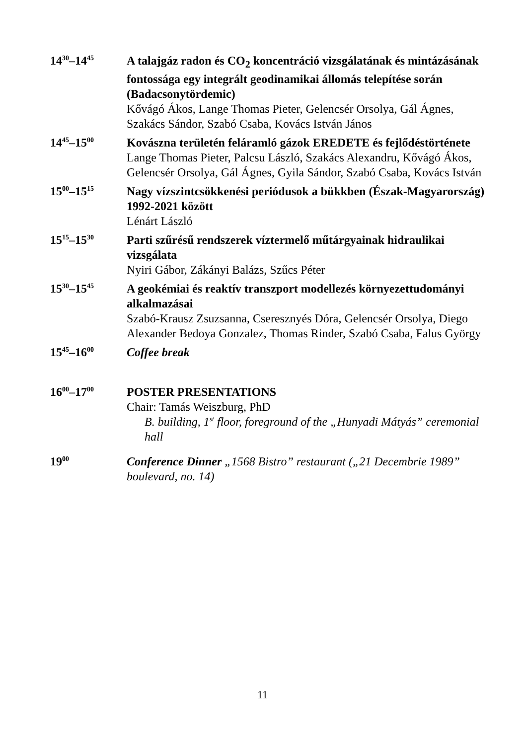14<sup>30</sup>–14<sup>45</sup>
A talajgáz radon és CO<sub>2</sub> koncentráció vizsgálatának és mintázásának fontossága egy integrált geodinamikai állomás telepítése során (Badacsonytördemic)
Kővágó Ákos, Lange Thomas Pieter, Gelencsér Orsolya, Gál Ágnes, Szakács Sándor, Szabó Csaba, Kovács István János
14<sup>45</sup>–15<sup>00</sup>
Kovászna területén feláramló gázok EREDETE és fejlődéstörténete
Lange Thomas Pieter, Palcsu László, Szakács Alexandru, Kővágó Ákos, Gelencsér Orsolya, Gál Ágnes, Gyila Sándor, Szabó Csaba, Kovács István
15<sup>00</sup>–15<sup>15</sup>
Nagy vízszintcsökkenési periódusok a bükkben (Észak-Magyarország) 1992-2021 között
Lénárt László
15<sup>15</sup>–15<sup>30</sup>
Parti szűrésű rendszerek víztermelő műtárgyainak hidraulikai vizsgálata
Nyiri Gábor, Zákányi Balázs, Szűcs Péter
15<sup>30</sup>–15<sup>45</sup>
A geokémiai és reaktív transzport modellezés környezettudományi alkalmazásai
Szabó-Krausz Zsuzsanna, Cseresznyés Dóra, Gelencsér Orsolya, Diego Alexander Bedoya Gonzalez, Thomas Rinder, Szabó Csaba, Falus György
15<sup>45</sup>–16<sup>00</sup>
Coffee break
16<sup>00</sup>–17<sup>00</sup>
POSTER PRESENTATIONS
Chair: Tamás Weiszburg, PhD
B. building, 1<sup>st</sup> floor, foreground of the „Hunyadi Mátyás” ceremonial hall
19<sup>00</sup>
Conference Dinner „1568 Bistro” restaurant („21 Decembrie 1989” boulevard, no. 14)
11